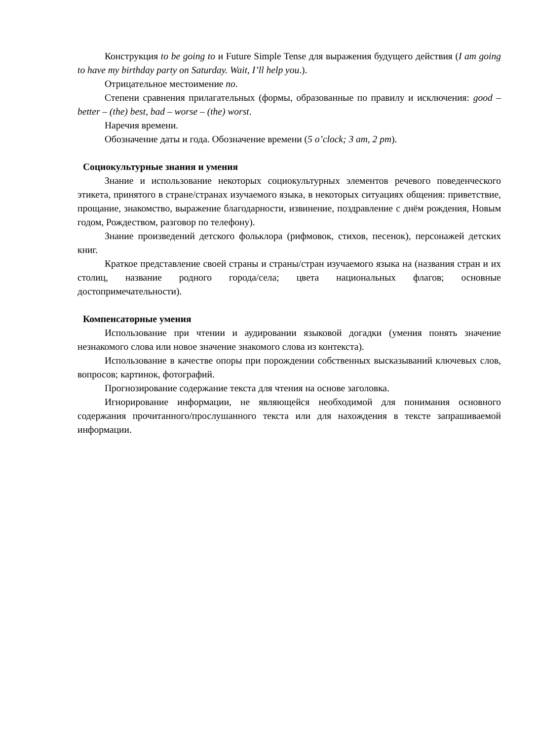Конструкция to be going to и Future Simple Tense для выражения будущего действия (I am going to have my birthday party on Saturday. Wait, I’ll help you.).
Отрицательное местоимение no.
Степени сравнения прилагательных (формы, образованные по правилу и исключения: good – better – (the) best, bad – worse – (the) worst.
Наречия времени.
Обозначение даты и года. Обозначение времени (5 o’clock; 3 am, 2 pm).
Социокультурные знания и умения
Знание и использование некоторых социокультурных элементов речевого поведенческого этикета, принятого в стране/странах изучаемого языка, в некоторых ситуациях общения: приветствие, прощание, знакомство, выражение благодарности, извинение, поздравление с днём рождения, Новым годом, Рождеством, разговор по телефону).
Знание произведений детского фольклора (рифмовок, стихов, песенок), персонажей детских книг.
Краткое представление своей страны и страны/стран изучаемого языка на (названия стран и их столиц, название родного города/села; цвета национальных флагов; основные достопримечательности).
Компенсаторные умения
Использование при чтении и аудировании языковой догадки (умения понять значение незнакомого слова или новое значение знакомого слова из контекста).
Использование в качестве опоры при порождении собственных высказываний ключевых слов, вопросов; картинок, фотографий.
Прогнозирование содержание текста для чтения на основе заголовка.
Игнорирование информации, не являющейся необходимой для понимания основного содержания прочитанного/прослушанного текста или для нахождения в тексте запрашиваемой информации.